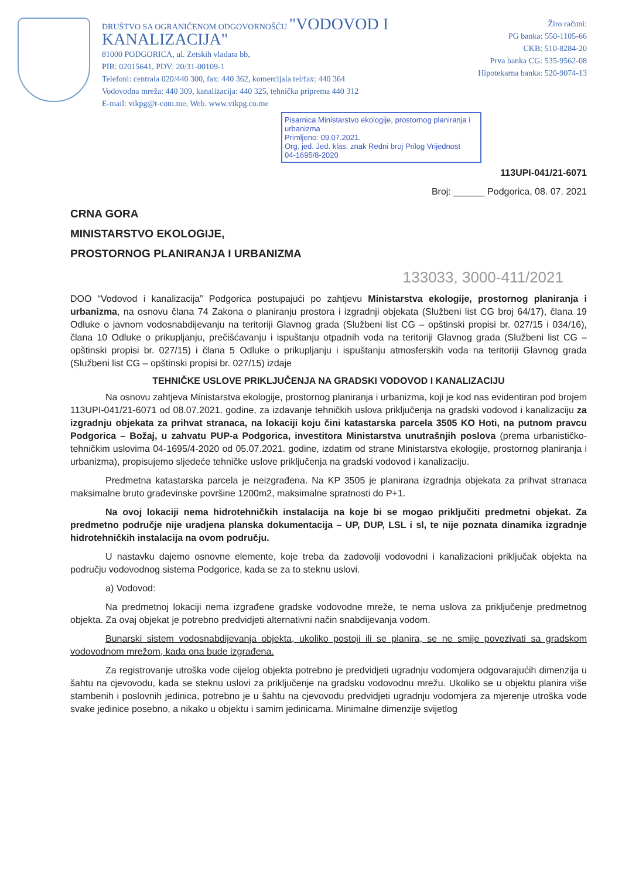DRUŠTVO SA OGRANIČENOM ODGOVORNOŠĆU "VODOVOD I KANALIZACIJA"
81000 PODGORICA, ul. Zetskih vladara bb,
PIB: 02015641, PDV: 20/31-00109-1
Telefoni: centrala 020/440 300, fax: 440 362, komercijala tel/fax: 440 364
Vodovodna mreža: 440 309, kanalizacija: 440 325, tehnička priprema 440 312
E-mail: vikpg@t-com.me, Web. www.vikpg.co.me
Žiro računi:
PG banka: 550-1105-66
CKB: 510-8284-20
Prva banka CG: 535-9562-08
Hipotekarna banka: 520-9074-13
Pisarnica Ministarstvo ekologije, prostornog planiranja i urbanizma
Primljeno: 09.07.2021.
Org. jed. Jed. klas. znak Redni broj Prilog Vrijednost
04-1695/8-2020
113UPI-041/21-6071
Broj: ______ Podgorica, 08. 07. 2021
CRNA GORA
MINISTARSTVO EKOLOGIJE,
PROSTORNOG PLANIRANJA I URBANIZMA
133033, 3000-411/2021
DOO “Vodovod i kanalizacija” Podgorica postupajući po zahtjevu Ministarstva ekologije, prostornog planiranja i urbanizma, na osnovu člana 74 Zakona o planiranju prostora i izgradnji objekata (Službeni list CG broj 64/17), člana 19 Odluke o javnom vodosnabdijevanju na teritoriji Glavnog grada (Službeni list CG – opštinski propisi br. 027/15 i 034/16), člana 10 Odluke o prikupljanju, prečišćavanju i ispuštanju otpadnih voda na teritoriji Glavnog grada (Službeni list CG – opštinski propisi br. 027/15) i člana 5 Odluke o prikupljanju i ispuštanju atmosferskih voda na teritoriji Glavnog grada (Službeni list CG – opštinski propisi br. 027/15) izdaje
TEHNIČKE USLOVE PRIKLJUČENJA NA GRADSKI VODOVOD I KANALIZACIJU
Na osnovu zahtjeva Ministarstva ekologije, prostornog planiranja i urbanizma, koji je kod nas evidentiran pod brojem 113UPI-041/21-6071 od 08.07.2021. godine, za izdavanje tehničkih uslova priključenja na gradski vodovod i kanalizaciju za izgradnju objekata za prihvat stranaca, na lokaciji koju čini katastarska parcela 3505 KO Hoti, na putnom pravcu Podgorica – Božaj, u zahvatu PUP-a Podgorica, investitora Ministarstva unutrašnjih poslova (prema urbanističko-tehničkim uslovima 04-1695/4-2020 od 05.07.2021. godine, izdatim od strane Ministarstva ekologije, prostornog planiranja i urbanizma), propisujemo sljedeće tehničke uslove priključenja na gradski vodovod i kanalizaciju.
Predmetna katastarska parcela je neizgrađena. Na KP 3505 je planirana izgradnja objekata za prihvat stranaca maksimalne bruto građevinske površine 1200m2, maksimalne spratnosti do P+1.
Na ovoj lokaciji nema hidrotehničkih instalacija na koje bi se mogao priključiti predmetni objekat. Za predmetno područje nije uradjena planska dokumentacija – UP, DUP, LSL i sl, te nije poznata dinamika izgradnje hidrotehničkih instalacija na ovom području.
U nastavku dajemo osnovne elemente, koje treba da zadovolji vodovodni i kanalizacioni priključak objekta na području vodovodnog sistema Podgorice, kada se za to steknu uslovi.
a) Vodovod:
Na predmetnoj lokaciji nema izgrađene gradske vodovodne mreže, te nema uslova za priključenje predmetnog objekta. Za ovaj objekat je potrebno predvidjeti alternativni način snabdijevanja vodom.
Bunarski sistem vodosnabdijevanja objekta, ukoliko postoji ili se planira, se ne smije povezivati sa gradskom vodovodnom mrežom, kada ona bude izgrađena.
Za registrovanje utroška vode cijelog objekta potrebno je predvidjeti ugradnju vodomjera odgovarajućih dimenzija u šahtu na cjevovodu, kada se steknu uslovi za priključenje na gradsku vodovodnu mrežu. Ukoliko se u objektu planira više stambenih i poslovnih jedinica, potrebno je u šahtu na cjevovodu predvidjeti ugradnju vodomjera za mjerenje utroška vode svake jedinice posebno, a nikako u objektu i samim jedinicama. Minimalne dimenzije svijetlog